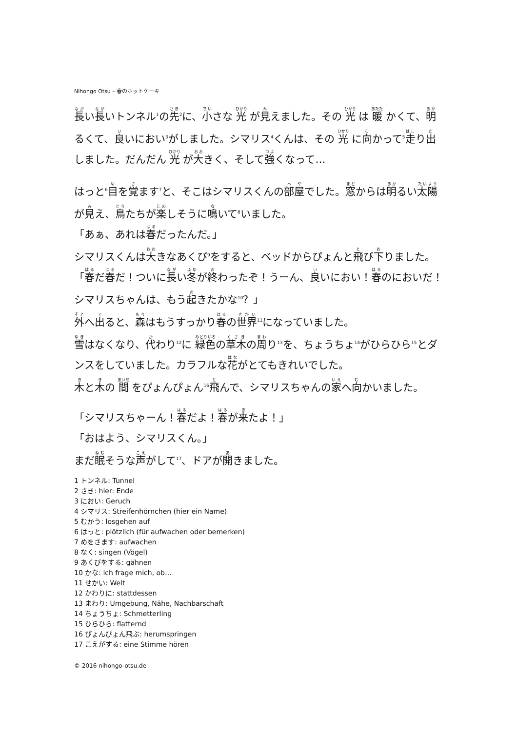Nihongo Otsu – 春のホットケーキ
長い長いトンネル<sup>1</sup>の先<sup>2</sup>に、小さな 光 が見えました。その 光 は 暖 かくて、明るくて、良いにおい<sup>3</sup>がしました。シマリス<sup>4</sup>くんは、その 光 に向かって<sup>5</sup>走り出しました。だんだん 光 が大きく、そして強くなって…
はっと<sup>6</sup>目を覚ます<sup>7</sup>と、そこはシマリスくんの部屋でした。窓からは明るい太陽が見え、鳥たちが楽しそうに鳴いて<sup>8</sup>いました。
「あぁ、あれは春だったんだ。」
シマリスくんは大きなあくび<sup>9</sup>をすると、ベッドからぴょんと飛び下りました。
「春だ春だ！ついに長い冬が終わったぞ！うーん、良いにおい！春のにおいだ！シマリスちゃんは、もう起きたかな<sup>10</sup>？」
外へ出ると、森はもうすっかり春の世界<sup>11</sup>になっていました。
雪はなくなり、代わり<sup>12</sup>に 緑色の草木の周り<sup>13</sup>を、ちょうちょ<sup>14</sup>がひらひら<sup>15</sup>とダンスをしていました。カラフルな花がとてもきれいでした。
木と木の 間 をぴょんぴょん<sup>16</sup>飛んで、シマリスちゃんの家へ向かいました。
「シマリスちゃーん！春だよ！春が来たよ！」
「おはよう、シマリスくん。」
まだ眠そうな声がして<sup>17</sup>、ドアが開きました。
1 トンネル: Tunnel
2 さき: hier: Ende
3 におい: Geruch
4 シマリス: Streifenhörnchen (hier ein Name)
5 むかう: losgehen auf
6 はっと: plötzlich (für aufwachen oder bemerken)
7 めをさます: aufwachen
8 なく: singen (Vögel)
9 あくびをする: gähnen
10 かな: ich frage mich, ob…
11 せかい: Welt
12 かわりに: stattdessen
13 まわり: Umgebung, Nähe, Nachbarschaft
14 ちょうちょ: Schmetterling
15 ひらひら: flatternd
16 ぴょんぴょん飛ぶ: herumspringen
17 こえがする: eine Stimme hören
© 2016 nihongo-otsu.de